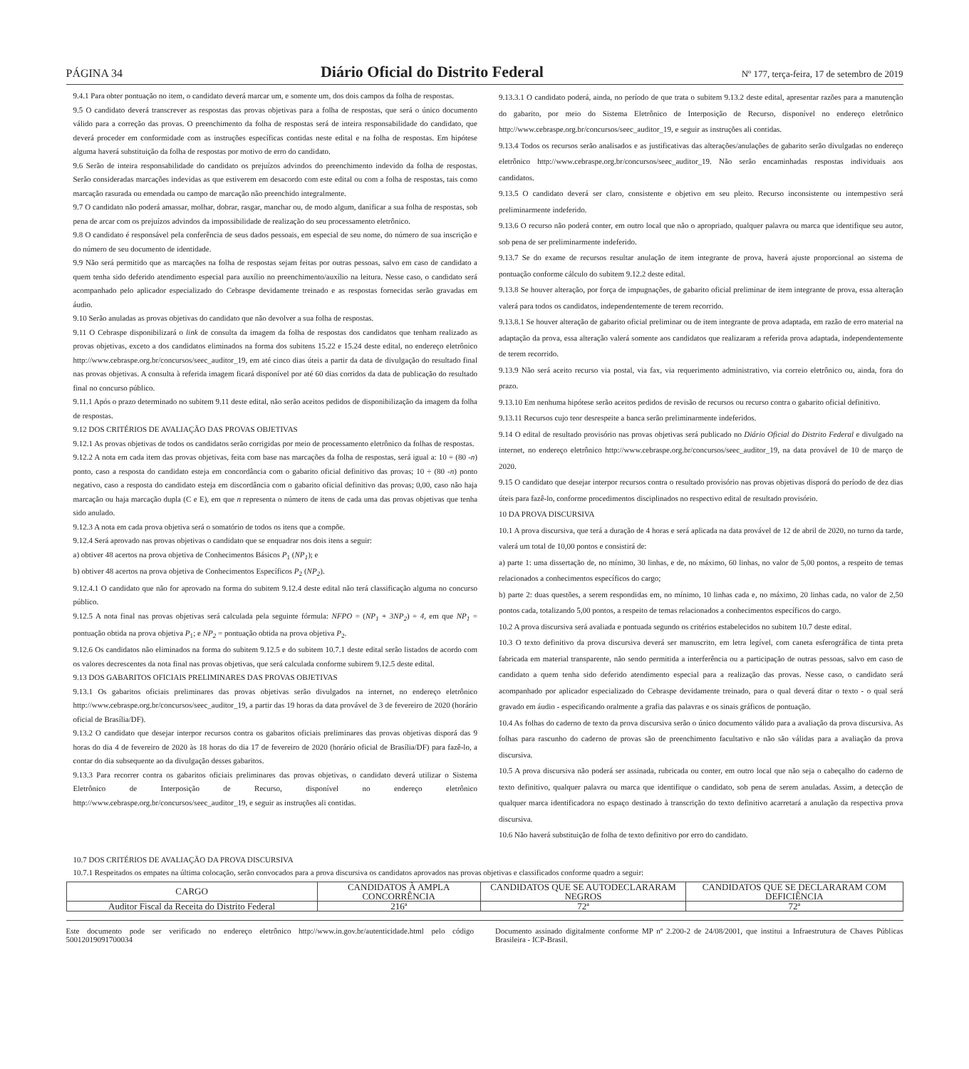PÁGINA 34 Diário Oficial do Distrito Federal Nº 177, terça-feira, 17 de setembro de 2019
9.4.1 Para obter pontuação no item, o candidato deverá marcar um, e somente um, dos dois campos da folha de respostas.
9.5 O candidato deverá transcrever as respostas das provas objetivas para a folha de respostas, que será o único documento válido para a correção das provas. O preenchimento da folha de respostas será de inteira responsabilidade do candidato, que deverá proceder em conformidade com as instruções específicas contidas neste edital e na folha de respostas. Em hipótese alguma haverá substituição da folha de respostas por motivo de erro do candidato.
9.6 Serão de inteira responsabilidade do candidato os prejuízos advindos do preenchimento indevido da folha de respostas. Serão consideradas marcações indevidas as que estiverem em desacordo com este edital ou com a folha de respostas, tais como marcação rasurada ou emendada ou campo de marcação não preenchido integralmente.
9.7 O candidato não poderá amassar, molhar, dobrar, rasgar, manchar ou, de modo algum, danificar a sua folha de respostas, sob pena de arcar com os prejuízos advindos da impossibilidade de realização do seu processamento eletrônico.
9.8 O candidato é responsável pela conferência de seus dados pessoais, em especial de seu nome, do número de sua inscrição e do número de seu documento de identidade.
9.9 Não será permitido que as marcações na folha de respostas sejam feitas por outras pessoas, salvo em caso de candidato a quem tenha sido deferido atendimento especial para auxílio no preenchimento/auxílio na leitura. Nesse caso, o candidato será acompanhado pelo aplicador especializado do Cebraspe devidamente treinado e as respostas fornecidas serão gravadas em áudio.
9.10 Serão anuladas as provas objetivas do candidato que não devolver a sua folha de respostas.
9.11 O Cebraspe disponibilizará o link de consulta da imagem da folha de respostas dos candidatos que tenham realizado as provas objetivas, exceto a dos candidatos eliminados na forma dos subitens 15.22 e 15.24 deste edital, no endereço eletrônico http://www.cebraspe.org.br/concursos/seec_auditor_19, em até cinco dias úteis a partir da data de divulgação do resultado final nas provas objetivas. A consulta à referida imagem ficará disponível por até 60 dias corridos da data de publicação do resultado final no concurso público.
9.11.1 Após o prazo determinado no subitem 9.11 deste edital, não serão aceitos pedidos de disponibilização da imagem da folha de respostas.
9.12 DOS CRITÉRIOS DE AVALIAÇÃO DAS PROVAS OBJETIVAS
9.12.1 As provas objetivas de todos os candidatos serão corrigidas por meio de processamento eletrônico da folhas de respostas.
9.12.2 A nota em cada item das provas objetivas, feita com base nas marcações da folha de respostas, será igual a: 10 ÷ (80 -n) ponto, caso a resposta do candidato esteja em concordância com o gabarito oficial definitivo das provas; 10 ÷ (80 -n) ponto negativo, caso a resposta do candidato esteja em discordância com o gabarito oficial definitivo das provas; 0,00, caso não haja marcação ou haja marcação dupla (C e E), em que n representa o número de itens de cada uma das provas objetivas que tenha sido anulado.
9.12.3 A nota em cada prova objetiva será o somatório de todos os itens que a compõe.
9.12.4 Será aprovado nas provas objetivas o candidato que se enquadrar nos dois itens a seguir:
a) obtiver 48 acertos na prova objetiva de Conhecimentos Básicos P<sub>1</sub> (NP<sub>1</sub>); e
b) obtiver 48 acertos na prova objetiva de Conhecimentos Específicos P<sub>2</sub> (NP<sub>2</sub>).
9.12.4.1 O candidato que não for aprovado na forma do subitem 9.12.4 deste edital não terá classificação alguma no concurso público.
9.12.5 A nota final nas provas objetivas será calculada pela seguinte fórmula: NFPO = (NP<sub>1</sub> + 3NP<sub>2</sub>) ÷ 4, em que NP<sub>1</sub> = pontuação obtida na prova objetiva P<sub>1</sub>; e NP<sub>2</sub> = pontuação obtida na prova objetiva P<sub>2</sub>.
9.12.6 Os candidatos não eliminados na forma do subitem 9.12.5 e do subitem 10.7.1 deste edital serão listados de acordo com os valores decrescentes da nota final nas provas objetivas, que será calculada conforme subirem 9.12.5 deste edital.
9.13 DOS GABARITOS OFICIAIS PRELIMINARES DAS PROVAS OBJETIVAS
9.13.1 Os gabaritos oficiais preliminares das provas objetivas serão divulgados na internet, no endereço eletrônico http://www.cebraspe.org.br/concursos/seec_auditor_19, a partir das 19 horas da data provável de 3 de fevereiro de 2020 (horário oficial de Brasília/DF).
9.13.2 O candidato que desejar interpor recursos contra os gabaritos oficiais preliminares das provas objetivas disporá das 9 horas do dia 4 de fevereiro de 2020 às 18 horas do dia 17 de fevereiro de 2020 (horário oficial de Brasília/DF) para fazê-lo, a contar do dia subsequente ao da divulgação desses gabaritos.
9.13.3 Para recorrer contra os gabaritos oficiais preliminares das provas objetivas, o candidato deverá utilizar o Sistema Eletrônico de Interposição de Recurso, disponível no endereço eletrônico http://www.cebraspe.org.br/concursos/seec_auditor_19, e seguir as instruções ali contidas.
9.13.3.1 O candidato poderá, ainda, no período de que trata o subitem 9.13.2 deste edital, apresentar razões para a manutenção do gabarito, por meio do Sistema Eletrônico de Interposição de Recurso, disponível no endereço eletrônico http://www.cebraspe.org.br/concursos/seec_auditor_19, e seguir as instruções ali contidas.
9.13.4 Todos os recursos serão analisados e as justificativas das alterações/anulações de gabarito serão divulgadas no endereço eletrônico http://www.cebraspe.org.br/concursos/seec_auditor_19. Não serão encaminhadas respostas individuais aos candidatos.
9.13.5 O candidato deverá ser claro, consistente e objetivo em seu pleito. Recurso inconsistente ou intempestivo será preliminarmente indeferido.
9.13.6 O recurso não poderá conter, em outro local que não o apropriado, qualquer palavra ou marca que identifique seu autor, sob pena de ser preliminarmente indeferido.
9.13.7 Se do exame de recursos resultar anulação de item integrante de prova, haverá ajuste proporcional ao sistema de pontuação conforme cálculo do subitem 9.12.2 deste edital.
9.13.8 Se houver alteração, por força de impugnações, de gabarito oficial preliminar de item integrante de prova, essa alteração valerá para todos os candidatos, independentemente de terem recorrido.
9.13.8.1 Se houver alteração de gabarito oficial preliminar ou de item integrante de prova adaptada, em razão de erro material na adaptação da prova, essa alteração valerá somente aos candidatos que realizaram a referida prova adaptada, independentemente de terem recorrido.
9.13.9 Não será aceito recurso via postal, via fax, via requerimento administrativo, via correio eletrônico ou, ainda, fora do prazo.
9.13.10 Em nenhuma hipótese serão aceitos pedidos de revisão de recursos ou recurso contra o gabarito oficial definitivo.
9.13.11 Recursos cujo teor desrespeite a banca serão preliminarmente indeferidos.
9.14 O edital de resultado provisório nas provas objetivas será publicado no Diário Oficial do Distrito Federal e divulgado na internet, no endereço eletrônico http://www.cebraspe.org.br/concursos/seec_auditor_19, na data provável de 10 de março de 2020.
9.15 O candidato que desejar interpor recursos contra o resultado provisório nas provas objetivas disporá do período de dez dias úteis para fazê-lo, conforme procedimentos disciplinados no respectivo edital de resultado provisório.
10 DA PROVA DISCURSIVA
10.1 A prova discursiva, que terá a duração de 4 horas e será aplicada na data provável de 12 de abril de 2020, no turno da tarde, valerá um total de 10,00 pontos e consistirá de:
a) parte 1: uma dissertação de, no mínimo, 30 linhas, e de, no máximo, 60 linhas, no valor de 5,00 pontos, a respeito de temas relacionados a conhecimentos específicos do cargo;
b) parte 2: duas questões, a serem respondidas em, no mínimo, 10 linhas cada e, no máximo, 20 linhas cada, no valor de 2,50 pontos cada, totalizando 5,00 pontos, a respeito de temas relacionados a conhecimentos específicos do cargo.
10.2 A prova discursiva será avaliada e pontuada segundo os critérios estabelecidos no subitem 10.7 deste edital.
10.3 O texto definitivo da prova discursiva deverá ser manuscrito, em letra legível, com caneta esferográfica de tinta preta fabricada em material transparente, não sendo permitida a interferência ou a participação de outras pessoas, salvo em caso de candidato a quem tenha sido deferido atendimento especial para a realização das provas. Nesse caso, o candidato será acompanhado por aplicador especializado do Cebraspe devidamente treinado, para o qual deverá ditar o texto - o qual será gravado em áudio - especificando oralmente a grafia das palavras e os sinais gráficos de pontuação.
10.4 As folhas do caderno de texto da prova discursiva serão o único documento válido para a avaliação da prova discursiva. As folhas para rascunho do caderno de provas são de preenchimento facultativo e não são válidas para a avaliação da prova discursiva.
10.5 A prova discursiva não poderá ser assinada, rubricada ou conter, em outro local que não seja o cabeçalho do caderno de texto definitivo, qualquer palavra ou marca que identifique o candidato, sob pena de serem anuladas. Assim, a detecção de qualquer marca identificadora no espaço destinado à transcrição do texto definitivo acarretará a anulação da respectiva prova discursiva.
10.6 Não haverá substituição de folha de texto definitivo por erro do candidato.
10.7 DOS CRITÉRIOS DE AVALIAÇÃO DA PROVA DISCURSIVA
10.7.1 Respeitados os empates na última colocação, serão convocados para a prova discursiva os candidatos aprovados nas provas objetivas e classificados conforme quadro a seguir:
| CARGO | CANDIDATOS À AMPLA CONCORRÊNCIA | CANDIDATOS QUE SE AUTODECLARARAM NEGROS | CANDIDATOS QUE SE DECLARARAM COM DEFICIÊNCIA |
| --- | --- | --- | --- |
| Auditor Fiscal da Receita do Distrito Federal | 216ª | 72ª | 72ª |
Este documento pode ser verificado no endereço eletrônico http://www.in.gov.br/autenticidade.html pelo código 50012019091700034
Documento assinado digitalmente conforme MP nº 2.200-2 de 24/08/2001, que institui a Infraestrutura de Chaves Públicas Brasileira - ICP-Brasil.